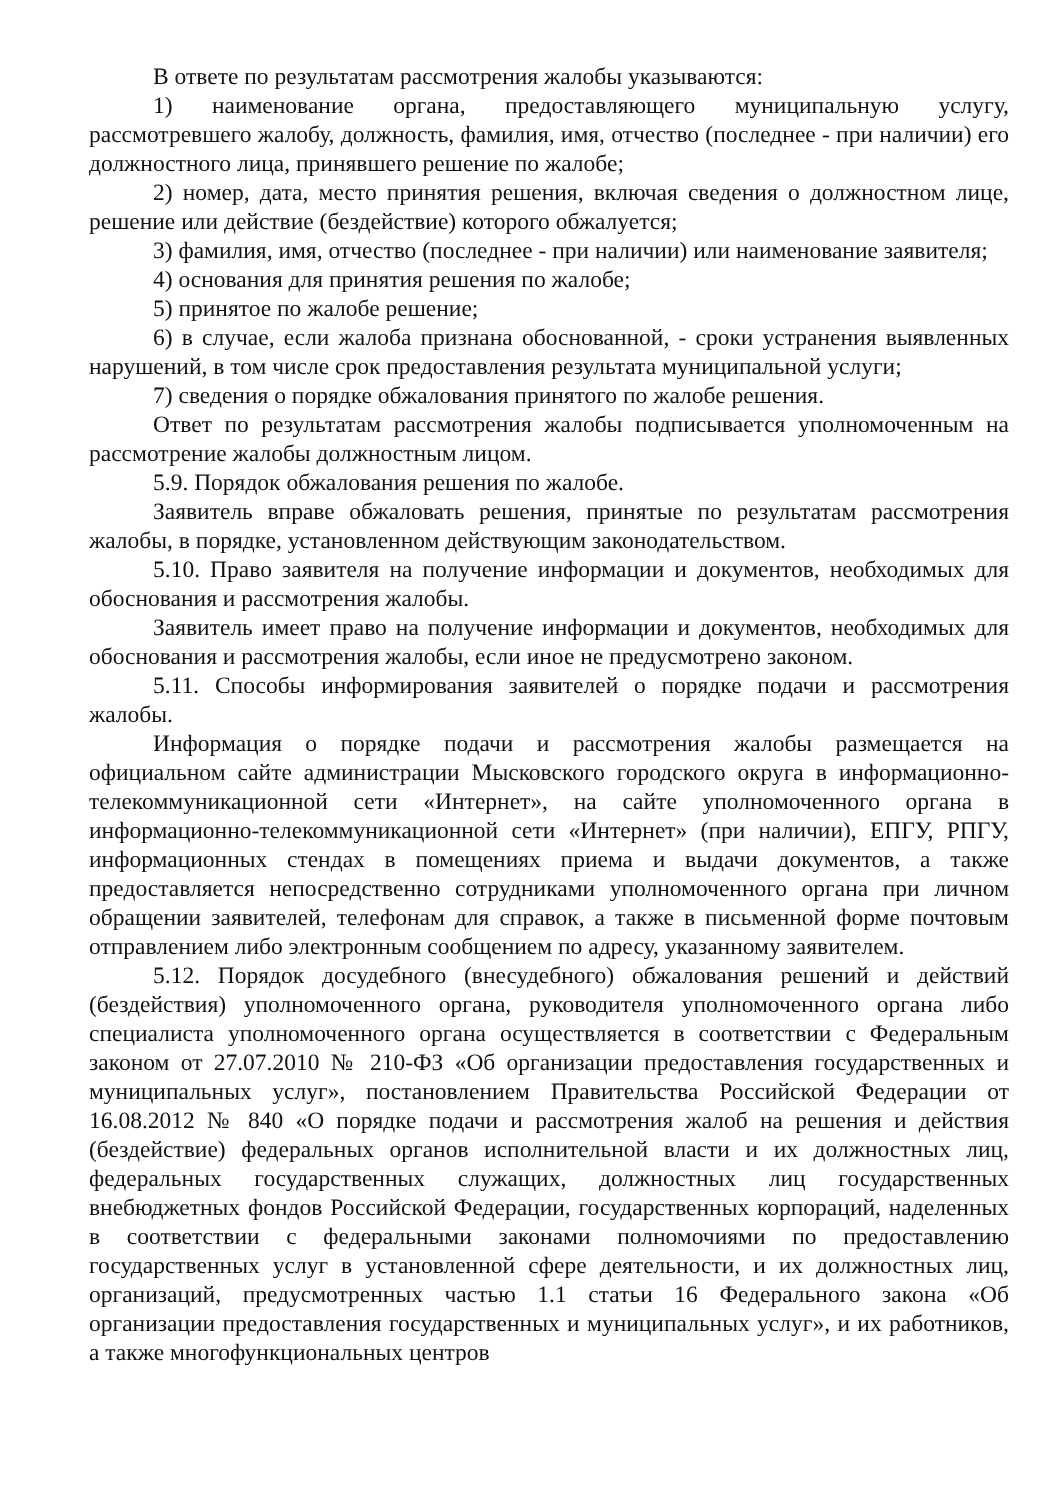В ответе по результатам рассмотрения жалобы указываются:
1) наименование органа, предоставляющего муниципальную услугу, рассмотревшего жалобу, должность, фамилия, имя, отчество (последнее - при наличии) его должностного лица, принявшего решение по жалобе;
2) номер, дата, место принятия решения, включая сведения о должностном лице, решение или действие (бездействие) которого обжалуется;
3) фамилия, имя, отчество (последнее - при наличии) или наименование заявителя;
4) основания для принятия решения по жалобе;
5) принятое по жалобе решение;
6) в случае, если жалоба признана обоснованной, - сроки устранения выявленных нарушений, в том числе срок предоставления результата муниципальной услуги;
7) сведения о порядке обжалования принятого по жалобе решения.
Ответ по результатам рассмотрения жалобы подписывается уполномоченным на рассмотрение жалобы должностным лицом.
5.9. Порядок обжалования решения по жалобе.
Заявитель вправе обжаловать решения, принятые по результатам рассмотрения жалобы, в порядке, установленном действующим законодательством.
5.10. Право заявителя на получение информации и документов, необходимых для обоснования и рассмотрения жалобы.
Заявитель имеет право на получение информации и документов, необходимых для обоснования и рассмотрения жалобы, если иное не предусмотрено законом.
5.11. Способы информирования заявителей о порядке подачи и рассмотрения жалобы.
Информация о порядке подачи и рассмотрения жалобы размещается на официальном сайте администрации Мысковского городского округа в информационно-телекоммуникационной сети «Интернет», на сайте уполномоченного органа в информационно-телекоммуникационной сети «Интернет» (при наличии), ЕПГУ, РПГУ, информационных стендах в помещениях приема и выдачи документов, а также предоставляется непосредственно сотрудниками уполномоченного органа при личном обращении заявителей, телефонам для справок, а также в письменной форме почтовым отправлением либо электронным сообщением по адресу, указанному заявителем.
5.12. Порядок досудебного (внесудебного) обжалования решений и действий (бездействия) уполномоченного органа, руководителя уполномоченного органа либо специалиста уполномоченного органа осуществляется в соответствии с Федеральным законом от 27.07.2010 № 210-ФЗ «Об организации предоставления государственных и муниципальных услуг», постановлением Правительства Российской Федерации от 16.08.2012 № 840 «О порядке подачи и рассмотрения жалоб на решения и действия (бездействие) федеральных органов исполнительной власти и их должностных лиц, федеральных государственных служащих, должностных лиц государственных внебюджетных фондов Российской Федерации, государственных корпораций, наделенных в соответствии с федеральными законами полномочиями по предоставлению государственных услуг в установленной сфере деятельности, и их должностных лиц, организаций, предусмотренных частью 1.1 статьи 16 Федерального закона «Об организации предоставления государственных и муниципальных услуг», и их работников, а также многофункциональных центров